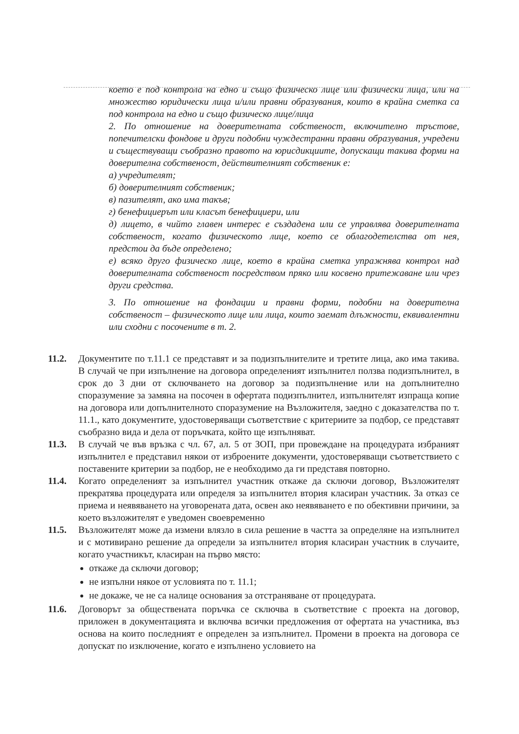което е под контрола на едно и също физическо лице или физически лица, или на множество юридически лица и/или правни образувания, които в крайна сметка са под контрола на едно и също физическо лице/лица
2. По отношение на доверителната собственост, включително тръстове, попечителски фондове и други подобни чуждестранни правни образувания, учредени и съществуващи съобразно правото на юрисдикциите, допускащи такива форми на доверителна собственост, действителният собственик е:
а) учредителят;
б) доверителният собственик;
в) пазителят, ако има такъв;
г) бенефициерът или класът бенефициери, или
д) лицето, в чийто главен интерес е създадена или се управлява доверителната собственост, когато физическото лице, което се облагодетелства от нея, предстои да бъде определено;
е) всяко друго физическо лице, което в крайна сметка упражнява контрол над доверителната собственост посредством пряко или косвено притежаване или чрез други средства.
3. По отношение на фондации и правни форми, подобни на доверителна собственост – физическото лице или лица, които заемат длъжности, еквивалентни или сходни с посочените в т. 2.
11.2. Документите по т.11.1 се представят и за подизпълнителите и третите лица, ако има такива. В случай че при изпълнение на договора определеният изпълнител ползва подизпълнител, в срок до 3 дни от сключването на договор за подизпълнение или на допълнително споразумение за замяна на посочен в офертата подизпълнител, изпълнителят изпраща копие на договора или допълнителното споразумение на Възложителя, заедно с доказателства по т. 11.1., като документите, удостоверяващи съответствие с критериите за подбор, се представят съобразно вида и дела от поръчката, който ще изпълняват.
11.3. В случай че във връзка с чл. 67, ал. 5 от ЗОП, при провеждане на процедурата избраният изпълнител е представил някои от изброените документи, удостоверяващи съответствието с поставените критерии за подбор, не е необходимо да ги представя повторно.
11.4. Когато определеният за изпълнител участник откаже да сключи договор, Възложителят прекратява процедурата или определя за изпълнител втория класиран участник. За отказ се приема и неявяването на уговорената дата, освен ако неявяването е по обективни причини, за което възложителят е уведомен своевременно
11.5. Възложителят може да измени влязло в сила решение в частта за определяне на изпълнител и с мотивирано решение да определи за изпълнител втория класиран участник в случаите, когато участникът, класиран на първо място:
откаже да сключи договор;
не изпълни някое от условията по т. 11.1;
не докаже, че не са налице основания за отстраняване от процедурата.
11.6. Договорът за обществената поръчка се сключва в съответствие с проекта на договор, приложен в документацията и включва всички предложения от офертата на участника, въз основа на които последният е определен за изпълнител. Промени в проекта на договора се допускат по изключение, когато е изпълнено условието на